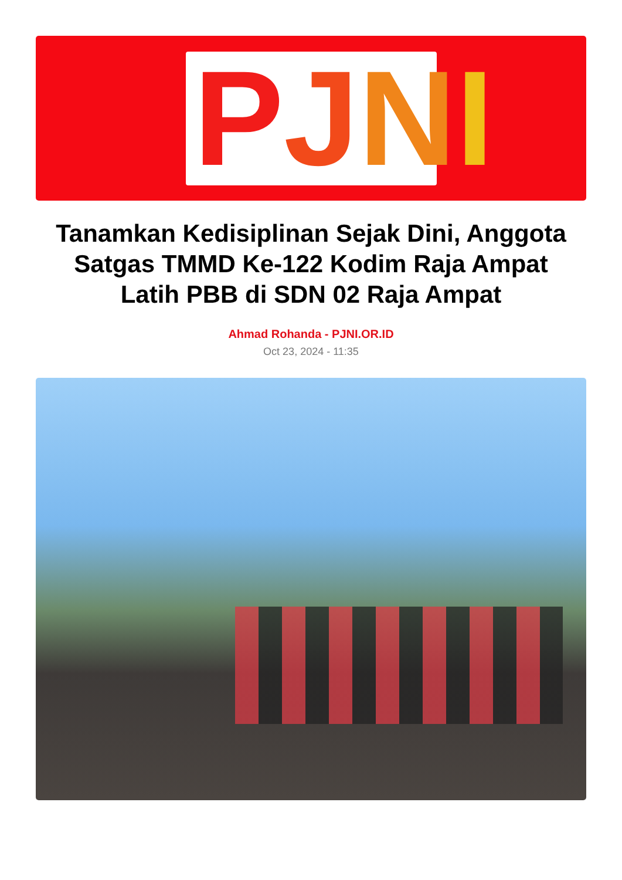PJNI
Tanamkan Kedisiplinan Sejak Dini, Anggota Satgas TMMD Ke-122 Kodim Raja Ampat Latih PBB di SDN 02 Raja Ampat
Ahmad Rohanda - PJNI.OR.ID
Oct 23, 2024 - 11:35